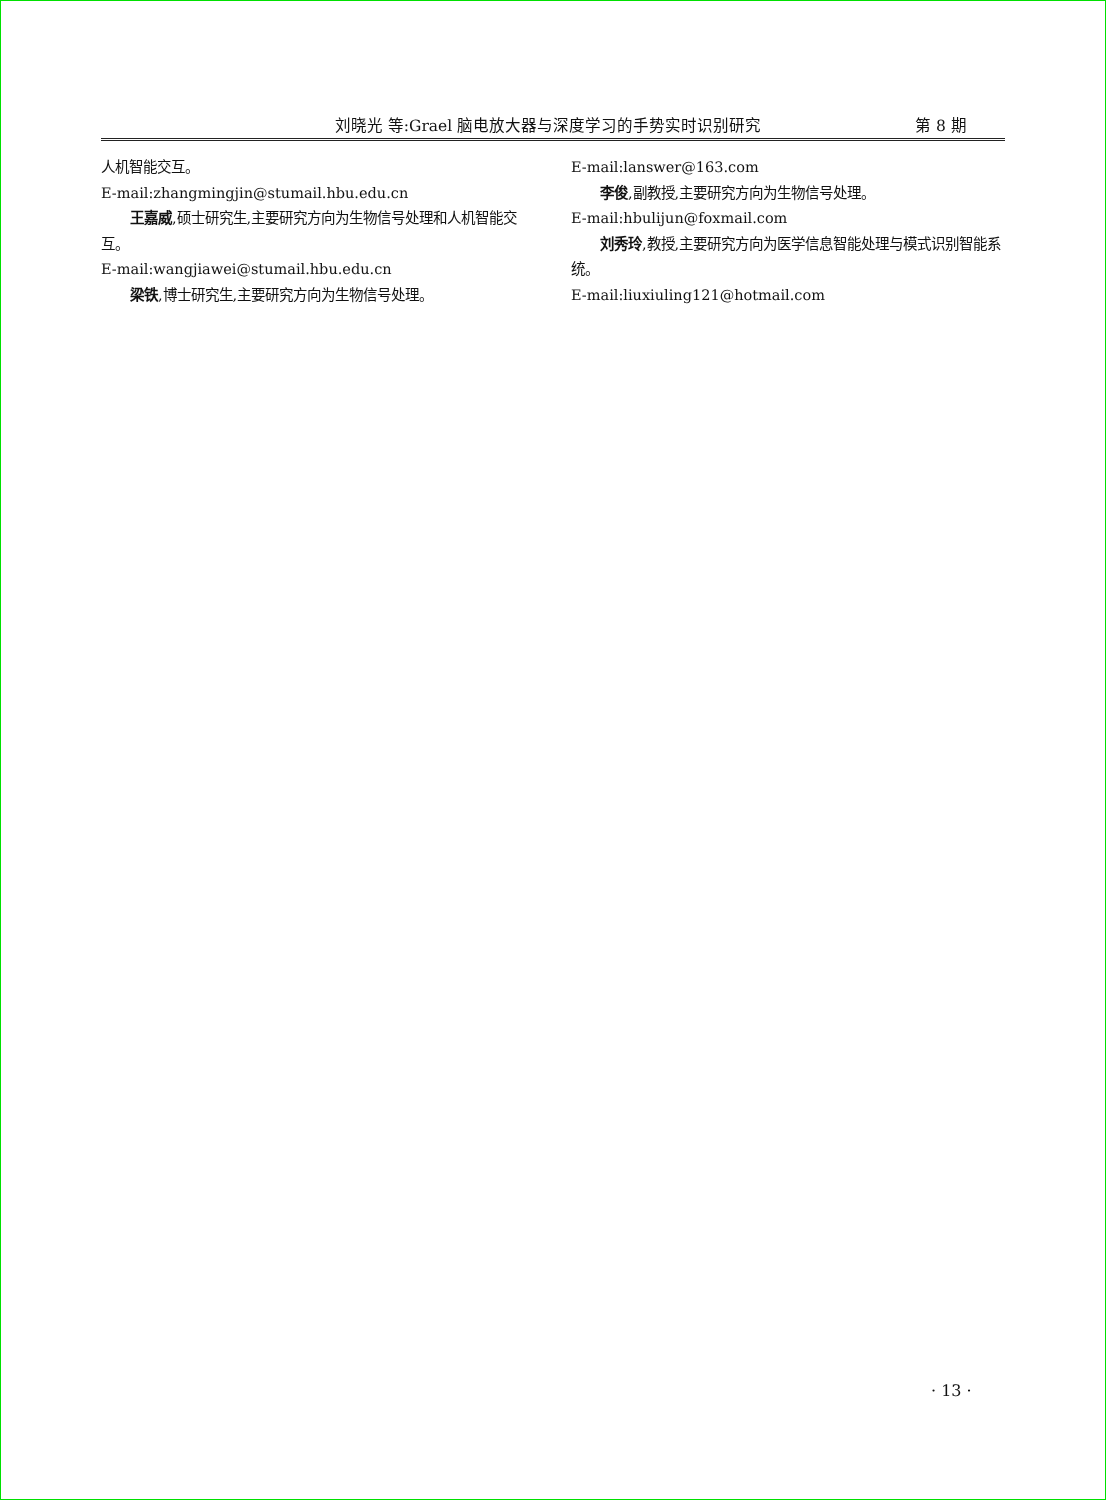刘晓光 等:Grael 脑电放大器与深度学习的手势实时识别研究
第 8 期
人机智能交互。
E-mail:zhangmingjin@stumail.hbu.edu.cn
王嘉威,硕士研究生,主要研究方向为生物信号处理和人机智能交互。
E-mail:wangjiawei@stumail.hbu.edu.cn
梁铁,博士研究生,主要研究方向为生物信号处理。
E-mail:lanswer@163.com
李俊,副教授,主要研究方向为生物信号处理。
E-mail:hbulijun@foxmail.com
刘秀玲,教授,主要研究方向为医学信息智能处理与模式识别智能系统。
E-mail:liuxiuling121@hotmail.com
· 13 ·